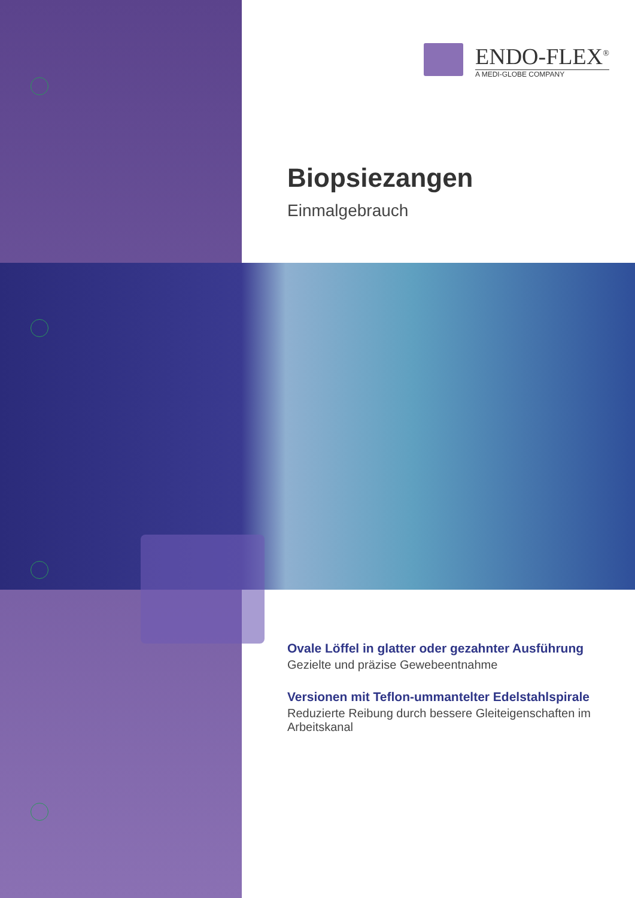ENDO-FLEX<sup>®</sup>
A MEDI-GLOBE COMPANY
Biopsiezangen
Einmalgebrauch
Ovale Löffel in glatter oder gezahnter Ausführung
Gezielte und präzise Gewebeentnahme
Versionen mit Teflon-ummantelter Edelstahlspirale
Reduzierte Reibung durch bessere Gleiteigenschaften im Arbeitskanal